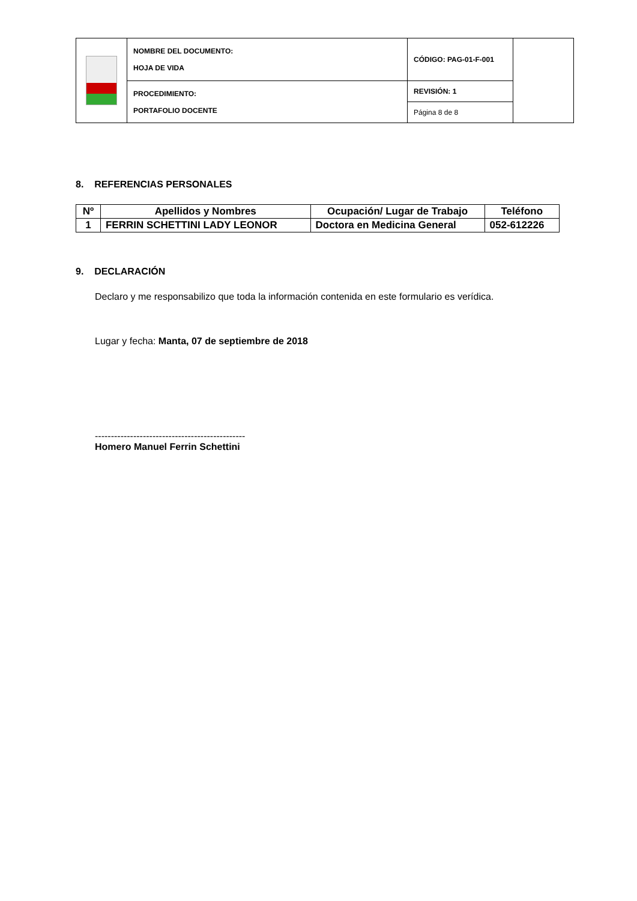| | NOMBRE DEL DOCUMENTO: HOJA DE VIDA | CÓDIGO: PAG-01-F-001 | |
| | PROCEDIMIENTO: PORTAFOLIO DOCENTE | REVISIÓN: 1 | |
| | | Página 8 de 8 | |
8. REFERENCIAS PERSONALES
| Nº | Apellidos y Nombres | Ocupación/ Lugar de Trabajo | Teléfono |
| --- | --- | --- | --- |
| 1 | FERRIN SCHETTINI LADY LEONOR | Doctora en Medicina General | 052-612226 |
9. DECLARACIÓN
Declaro y me responsabilizo que toda la información contenida en este formulario es verídica.
Lugar y fecha: Manta, 07 de septiembre de 2018
-----------------------------------------------
Homero Manuel Ferrin Schettini